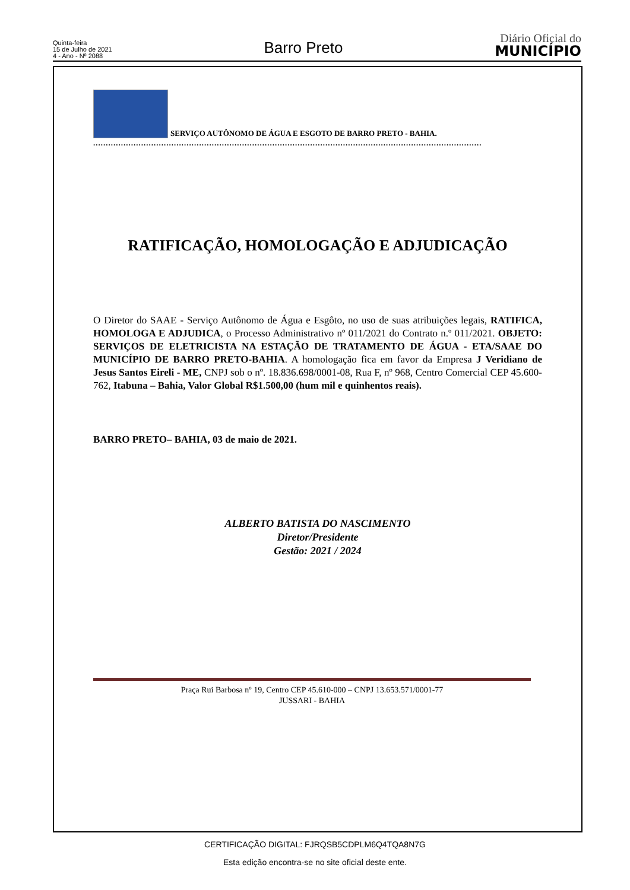Quinta-feira
15 de Julho de 2021
4 - Ano - Nº 2088
Barro Preto
Diário Oficial do
MUNICÍPIO
SERVIÇO AUTÔNOMO DE ÁGUA E ESGOTO DE BARRO PRETO - BAHIA.
..........................................................................................................................................................
RATIFICAÇÃO, HOMOLOGAÇÃO E ADJUDICAÇÃO
O Diretor do SAAE - Serviço Autônomo de Água e Esgôto, no uso de suas atribuições legais, RATIFICA, HOMOLOGA E ADJUDICA, o Processo Administrativo nº 011/2021 do Contrato n.º 011/2021. OBJETO: SERVIÇOS DE ELETRICISTA NA ESTAÇÃO DE TRATAMENTO DE ÁGUA - ETA/SAAE DO MUNICÍPIO DE BARRO PRETO-BAHIA. A homologação fica em favor da Empresa J Veridiano de Jesus Santos Eireli - ME, CNPJ sob o nº. 18.836.698/0001-08, Rua F, nº 968, Centro Comercial CEP 45.600-762, Itabuna – Bahia, Valor Global R$1.500,00 (hum mil e quinhentos reais).
BARRO PRETO– BAHIA, 03 de maio de 2021.
ALBERTO BATISTA DO NASCIMENTO
Diretor/Presidente
Gestão: 2021 / 2024
Praça Rui Barbosa nº 19, Centro CEP 45.610-000 – CNPJ 13.653.571/0001-77
JUSSARI - BAHIA
CERTIFICAÇÃO DIGITAL: FJRQSB5CDPLM6Q4TQA8N7G
Esta edição encontra-se no site oficial deste ente.